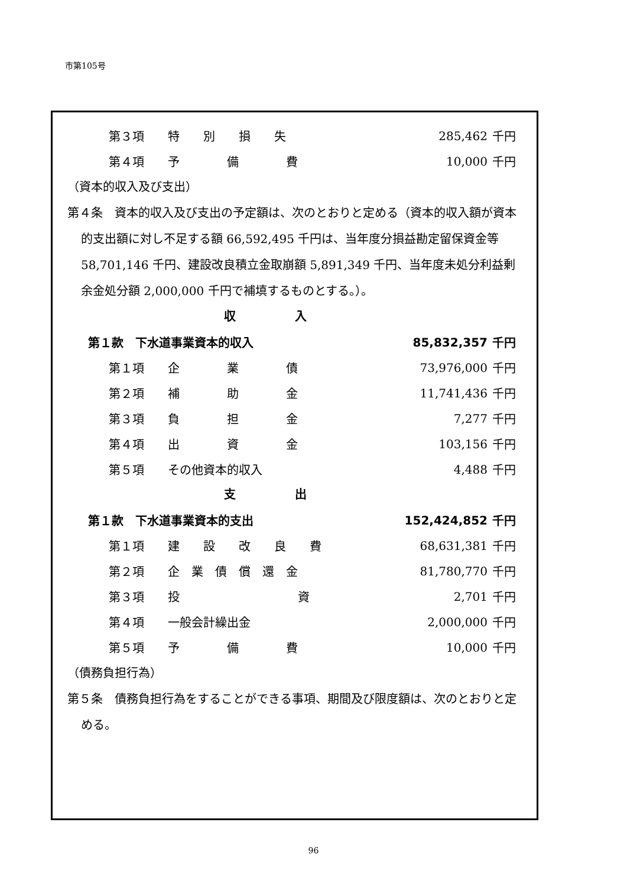市第105号
| 第３項 | 特 別 損 失 | 285,462 | 千円 |
| 第４項 | 予 備 費 | 10,000 | 千円 |
（資本的収入及び支出）
第４条　資本的収入及び支出の予定額は、次のとおりと定める（資本的収入額が資本的支出額に対し不足する額 66,592,495 千円は、当年度分損益勘定留保資金等 58,701,146 千円、建設改良積立金取崩額 5,891,349 千円、当年度未処分利益剰余金処分額 2,000,000 千円で補填するものとする。）。
収入
| 第１款 下水道事業資本的収入 | | 85,832,357 | 千円 |
| 第１項 | 企 業 債 | 73,976,000 | 千円 |
| 第２項 | 補 助 金 | 11,741,436 | 千円 |
| 第３項 | 負 担 金 | 7,277 | 千円 |
| 第４項 | 出 資 金 | 103,156 | 千円 |
| 第５項 | その他資本的収入 | 4,488 | 千円 |
支出
| 第１款 下水道事業資本的支出 | | 152,424,852 | 千円 |
| 第１項 | 建 設 改 良 費 | 68,631,381 | 千円 |
| 第２項 | 企 業 債 償 還 金 | 81,780,770 | 千円 |
| 第３項 | 投 資 | 2,701 | 千円 |
| 第４項 | 一般会計繰出金 | 2,000,000 | 千円 |
| 第５項 | 予 備 費 | 10,000 | 千円 |
（債務負担行為）
第５条　債務負担行為をすることができる事項、期間及び限度額は、次のとおりと定める。
96